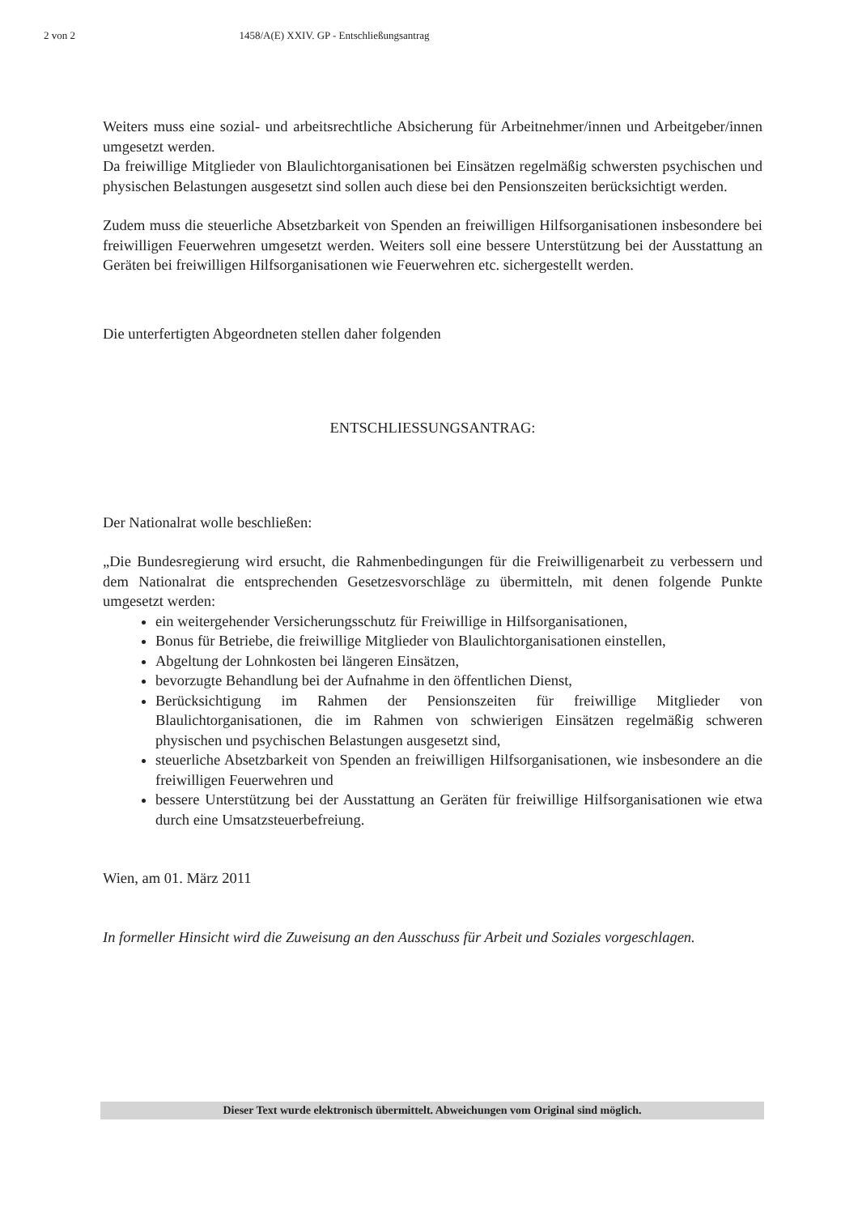2 von 2 1458/A(E) XXIV. GP - Entschließungsantrag
Weiters muss eine sozial- und arbeitsrechtliche Absicherung für Arbeitnehmer/innen und Arbeitgeber/innen umgesetzt werden.
Da freiwillige Mitglieder von Blaulichtorganisationen bei Einsätzen regelmäßig schwersten psychischen und physischen Belastungen ausgesetzt sind sollen auch diese bei den Pensionszeiten berücksichtigt werden.
Zudem muss die steuerliche Absetzbarkeit von Spenden an freiwilligen Hilfsorganisationen insbesondere bei freiwilligen Feuerwehren umgesetzt werden. Weiters soll eine bessere Unterstützung bei der Ausstattung an Geräten bei freiwilligen Hilfsorganisationen wie Feuerwehren etc. sichergestellt werden.
Die unterfertigten Abgeordneten stellen daher folgenden
ENTSCHLIESSUNGSANTRAG:
Der Nationalrat wolle beschließen:
„Die Bundesregierung wird ersucht, die Rahmenbedingungen für die Freiwilligenarbeit zu verbessern und dem Nationalrat die entsprechenden Gesetzesvorschläge zu übermitteln, mit denen folgende Punkte umgesetzt werden:
ein weitergehender Versicherungsschutz für Freiwillige in Hilfsorganisationen,
Bonus für Betriebe, die freiwillige Mitglieder von Blaulichtorganisationen einstellen,
Abgeltung der Lohnkosten bei längeren Einsätzen,
bevorzugte Behandlung bei der Aufnahme in den öffentlichen Dienst,
Berücksichtigung im Rahmen der Pensionszeiten für freiwillige Mitglieder von Blaulichtorganisationen, die im Rahmen von schwierigen Einsätzen regelmäßig schweren physischen und psychischen Belastungen ausgesetzt sind,
steuerliche Absetzbarkeit von Spenden an freiwilligen Hilfsorganisationen, wie insbesondere an die freiwilligen Feuerwehren und
bessere Unterstützung bei der Ausstattung an Geräten für freiwillige Hilfsorganisationen wie etwa durch eine Umsatzsteuerbefreiung.
Wien, am 01. März 2011
In formeller Hinsicht wird die Zuweisung an den Ausschuss für Arbeit und Soziales vorgeschlagen.
Dieser Text wurde elektronisch übermittelt. Abweichungen vom Original sind möglich.